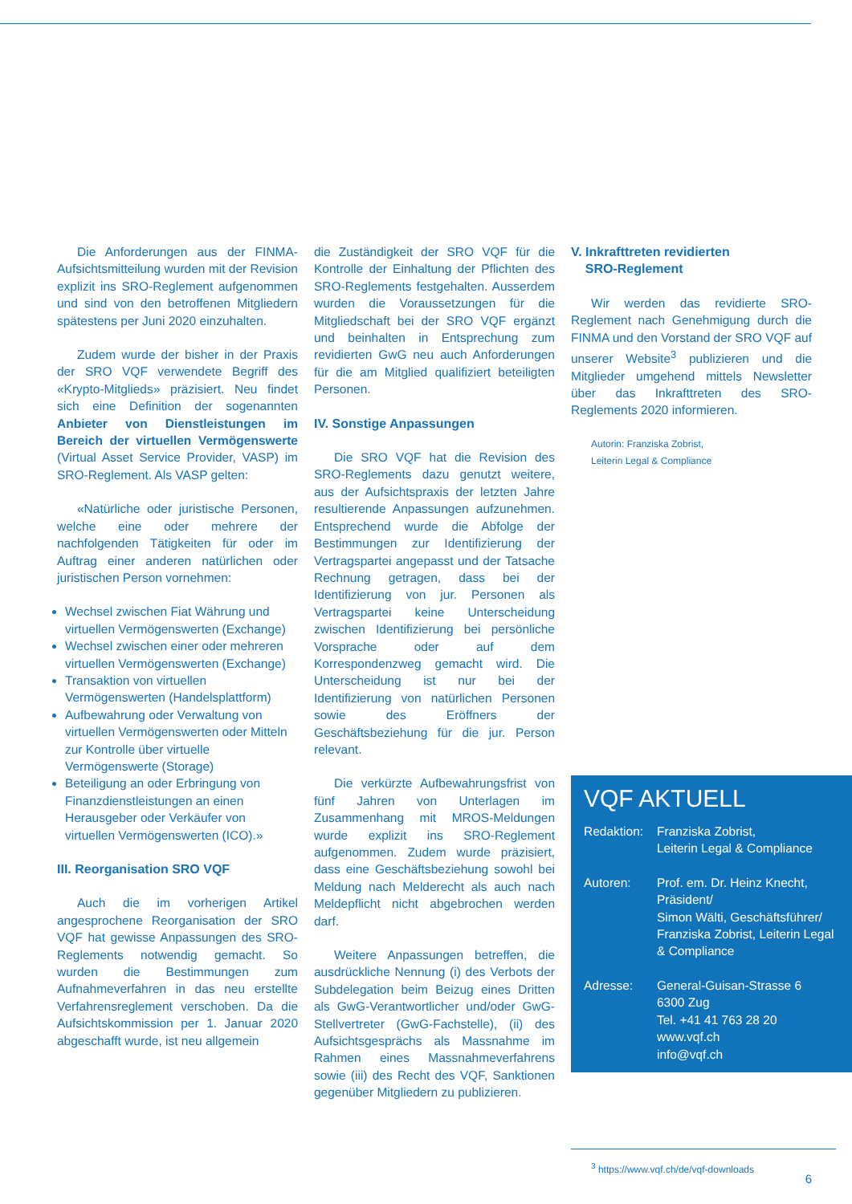Die Anforderungen aus der FINMA-Aufsichtsmitteilung wurden mit der Revision explizit ins SRO-Reglement aufgenommen und sind von den betroffenen Mitgliedern spätestens per Juni 2020 einzuhalten.
Zudem wurde der bisher in der Praxis der SRO VQF verwendete Begriff des «Krypto-Mitglieds» präzisiert. Neu findet sich eine Definition der sogenannten Anbieter von Dienstleistungen im Bereich der virtuellen Vermögenswerte (Virtual Asset Service Provider, VASP) im SRO-Reglement. Als VASP gelten:
«Natürliche oder juristische Personen, welche eine oder mehrere der nachfolgenden Tätigkeiten für oder im Auftrag einer anderen natürlichen oder juristischen Person vornehmen:
Wechsel zwischen Fiat Währung und virtuellen Vermögenswerten (Exchange)
Wechsel zwischen einer oder mehreren virtuellen Vermögenswerten (Exchange)
Transaktion von virtuellen Vermögenswerten (Handelsplattform)
Aufbewahrung oder Verwaltung von virtuellen Vermögenswerten oder Mitteln zur Kontrolle über virtuelle Vermögenswerte (Storage)
Beteiligung an oder Erbringung von Finanzdienstleistungen an einen Herausgeber oder Verkäufer von virtuellen Vermögenswerten (ICO).»
III. Reorganisation SRO VQF
Auch die im vorherigen Artikel angesprochene Reorganisation der SRO VQF hat gewisse Anpassungen des SRO-Reglements notwendig gemacht. So wurden die Bestimmungen zum Aufnahmeverfahren in das neu erstellte Verfahrensreglement verschoben. Da die Aufsichtskommission per 1. Januar 2020 abgeschafft wurde, ist neu allgemein
die Zuständigkeit der SRO VQF für die Kontrolle der Einhaltung der Pflichten des SRO-Reglements festgehalten. Ausserdem wurden die Voraussetzungen für die Mitgliedschaft bei der SRO VQF ergänzt und beinhalten in Entsprechung zum revidierten GwG neu auch Anforderungen für die am Mitglied qualifiziert beteiligten Personen.
IV. Sonstige Anpassungen
Die SRO VQF hat die Revision des SRO-Reglements dazu genutzt weitere, aus der Aufsichtspraxis der letzten Jahre resultierende Anpassungen aufzunehmen. Entsprechend wurde die Abfolge der Bestimmungen zur Identifizierung der Vertragspartei angepasst und der Tatsache Rechnung getragen, dass bei der Identifizierung von jur. Personen als Vertragspartei keine Unterscheidung zwischen Identifizierung bei persönliche Vorsprache oder auf dem Korrespondenzweg gemacht wird. Die Unterscheidung ist nur bei der Identifizierung von natürlichen Personen sowie des Eröffners der Geschäftsbeziehung für die jur. Person relevant.
Die verkürzte Aufbewahrungsfrist von fünf Jahren von Unterlagen im Zusammenhang mit MROS-Meldungen wurde explizit ins SRO-Reglement aufgenommen. Zudem wurde präzisiert, dass eine Geschäftsbeziehung sowohl bei Meldung nach Melderecht als auch nach Meldepflicht nicht abgebrochen werden darf.
Weitere Anpassungen betreffen, die ausdrückliche Nennung (i) des Verbots der Subdelegation beim Beizug eines Dritten als GwG-Verantwortlicher und/oder GwG-Stellvertreter (GwG-Fachstelle), (ii) des Aufsichtsgesprächs als Massnahme im Rahmen eines Massnahmeverfahrens sowie (iii) des Recht des VQF, Sanktionen gegenüber Mitgliedern zu publizieren.
V. Inkrafttreten revidierten
SRO-Reglement
Wir werden das revidierte SRO-Reglement nach Genehmigung durch die FINMA und den Vorstand der SRO VQF auf unserer Website<sup>3</sup> publizieren und die Mitglieder umgehend mittels Newsletter über das Inkrafttreten des SRO-Reglements 2020 informieren.
Autorin: Franziska Zobrist,
Leiterin Legal & Compliance
VQF AKTUELL
Redaktion:
Franziska Zobrist,
Leiterin Legal & Compliance
Autoren: Prof. em. Dr. Heinz Knecht, Präsident/
Simon Wälti, Geschäftsführer/
Franziska Zobrist, Leiterin Legal & Compliance
Adresse: General-Guisan-Strasse 6
6300 Zug
Tel. +41 41 763 28 20
www.vqf.ch
info@vqf.ch
<sup>3</sup> https://www.vqf.ch/de/vqf-downloads
6